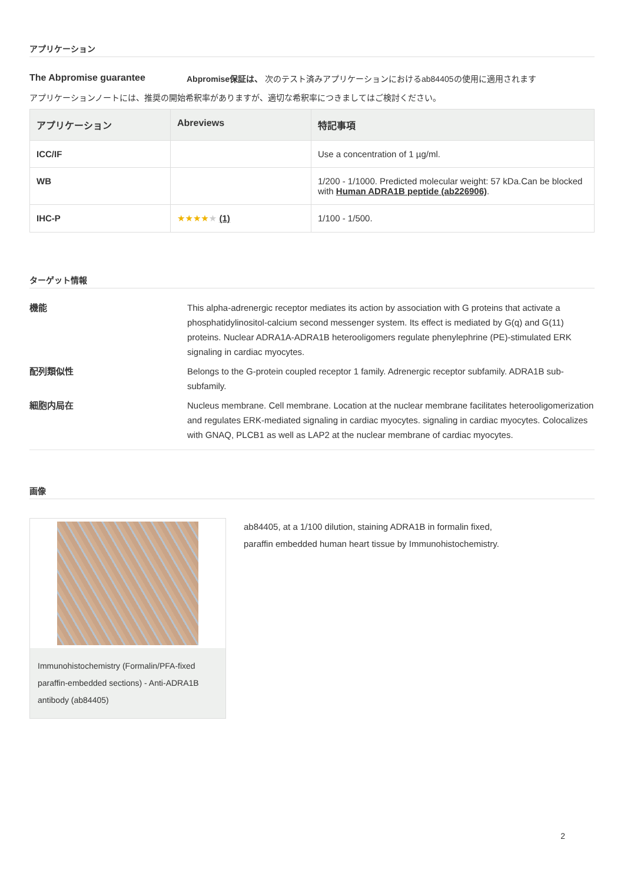アプリケーション
The Abpromise guarantee Abpromise保証は、 次のテスト済みアプリケーションにおけるab84405の使用に適用されます
アプリケーションノートには、推奨の開始希釈率がありますが、適切な希釈率につきましてはご検討ください。
| アプリケーション | Abreviews | 特記事項 |
| --- | --- | --- |
| ICC/IF | | Use a concentration of 1 µg/ml. |
| WB | | 1/200 - 1/1000. Predicted molecular weight: 57 kDa.Can be blocked with Human ADRA1B peptide (ab226906) . |
| IHC-P | ★★★★ ★ (1) | 1/100 - 1/500. |
ターゲット情報
機能
This alpha-adrenergic receptor mediates its action by association with G proteins that activate a phosphatidylinositol-calcium second messenger system. Its effect is mediated by G(q) and G(11) proteins. Nuclear ADRA1A-ADRA1B heterooligomers regulate phenylephrine (PE)-stimulated ERK signaling in cardiac myocytes.
配列類似性
Belongs to the G-protein coupled receptor 1 family. Adrenergic receptor subfamily. ADRA1B sub-subfamily.
細胞内局在
Nucleus membrane. Cell membrane. Location at the nuclear membrane facilitates heterooligomerization and regulates ERK-mediated signaling in cardiac myocytes. signaling in cardiac myocytes. Colocalizes with GNAQ, PLCB1 as well as LAP2 at the nuclear membrane of cardiac myocytes.
画像
Immunohistochemistry (Formalin/PFA-fixed paraffin-embedded sections) - Anti-ADRA1B antibody (ab84405)
ab84405, at a 1/100 dilution, staining ADRA1B in formalin fixed, paraffin embedded human heart tissue by Immunohistochemistry.
2